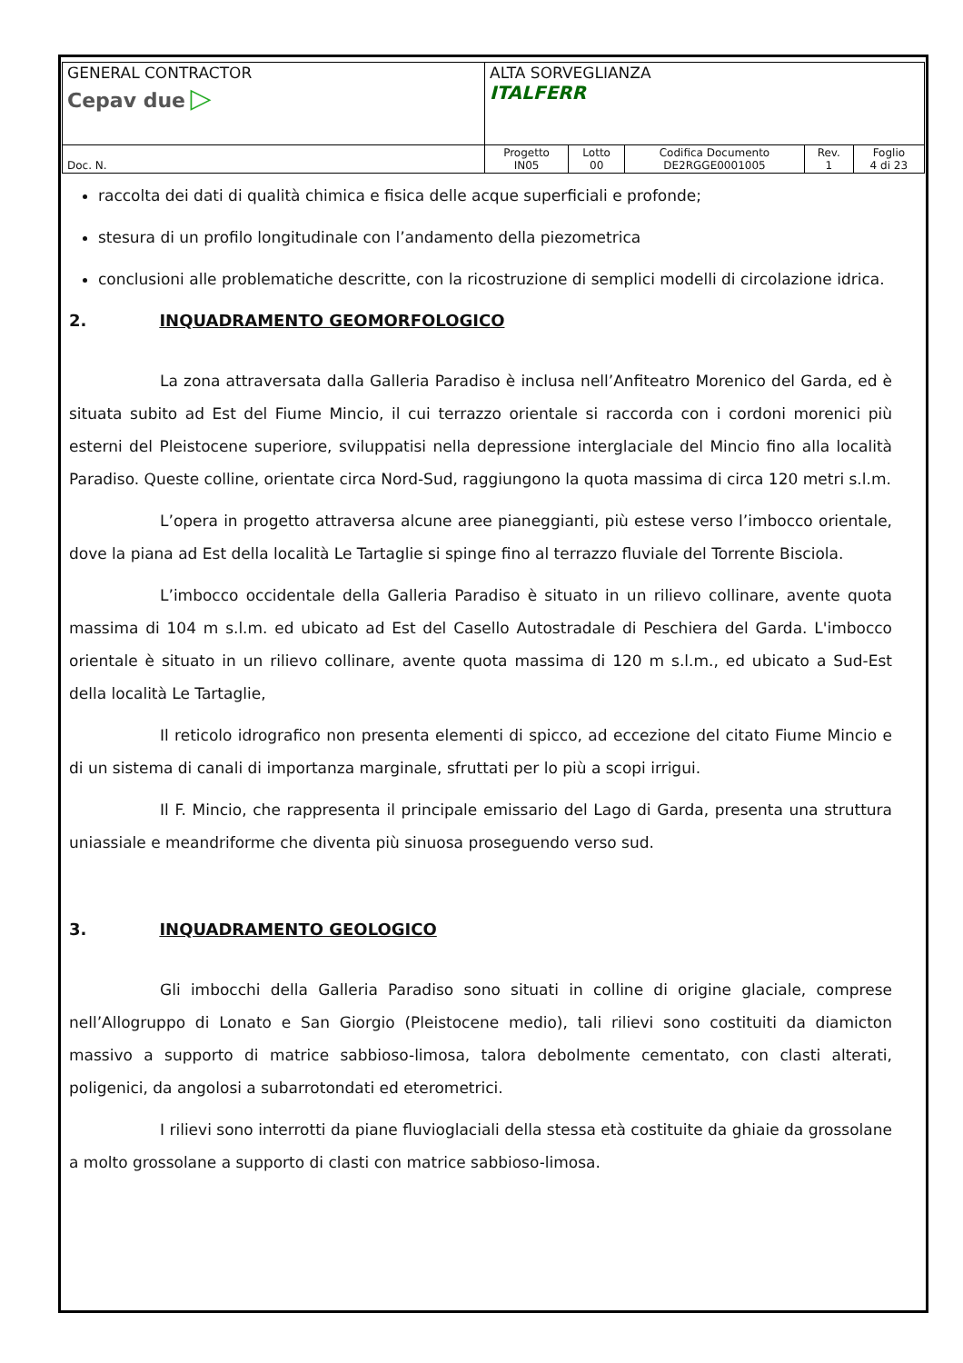| GENERAL CONTRACTOR Cepav due ▷ | ALTA SORVEGLIANZA ITALFERR | | | | |
| Doc. N. | Progetto IN05 | Lotto 00 | Codifica Documento DE2RGGE0001005 | Rev. 1 | Foglio 4 di 23 |
raccolta dei dati di qualità chimica e fisica delle acque superficiali e profonde;
stesura di un profilo longitudinale con l’andamento della piezometrica
conclusioni alle problematiche descritte, con la ricostruzione di semplici modelli di circolazione idrica.
2. INQUADRAMENTO GEOMORFOLOGICO
La zona attraversata dalla Galleria Paradiso è inclusa nell’Anfiteatro Morenico del Garda, ed è situata subito ad Est del Fiume Mincio, il cui terrazzo orientale si raccorda con i cordoni morenici più esterni del Pleistocene superiore, sviluppatisi nella depressione interglaciale del Mincio fino alla località Paradiso. Queste colline, orientate circa Nord-Sud, raggiungono la quota massima di circa 120 metri s.l.m.
L’opera in progetto attraversa alcune aree pianeggianti, più estese verso l’imbocco orientale, dove la piana ad Est della località Le Tartaglie si spinge fino al terrazzo fluviale del Torrente Bisciola.
L’imbocco occidentale della Galleria Paradiso è situato in un rilievo collinare, avente quota massima di 104 m s.l.m. ed ubicato ad Est del Casello Autostradale di Peschiera del Garda. L'imbocco orientale è situato in un rilievo collinare, avente quota massima di 120 m s.l.m., ed ubicato a Sud-Est della località Le Tartaglie,
Il reticolo idrografico non presenta elementi di spicco, ad eccezione del citato Fiume Mincio e di un sistema di canali di importanza marginale, sfruttati per lo più a scopi irrigui.
Il F. Mincio, che rappresenta il principale emissario del Lago di Garda, presenta una struttura uniassiale e meandriforme che diventa più sinuosa proseguendo verso sud.
3. INQUADRAMENTO GEOLOGICO
Gli imbocchi della Galleria Paradiso sono situati in colline di origine glaciale, comprese nell’Allogruppo di Lonato e San Giorgio (Pleistocene medio), tali rilievi sono costituiti da diamicton massivo a supporto di matrice sabbioso-limosa, talora debolmente cementato, con clasti alterati, poligenici, da angolosi a subarrotondati ed eterometrici.
I rilievi sono interrotti da piane fluvioglaciali della stessa età costituite da ghiaie da grossolane a molto grossolane a supporto di clasti con matrice sabbioso-limosa.